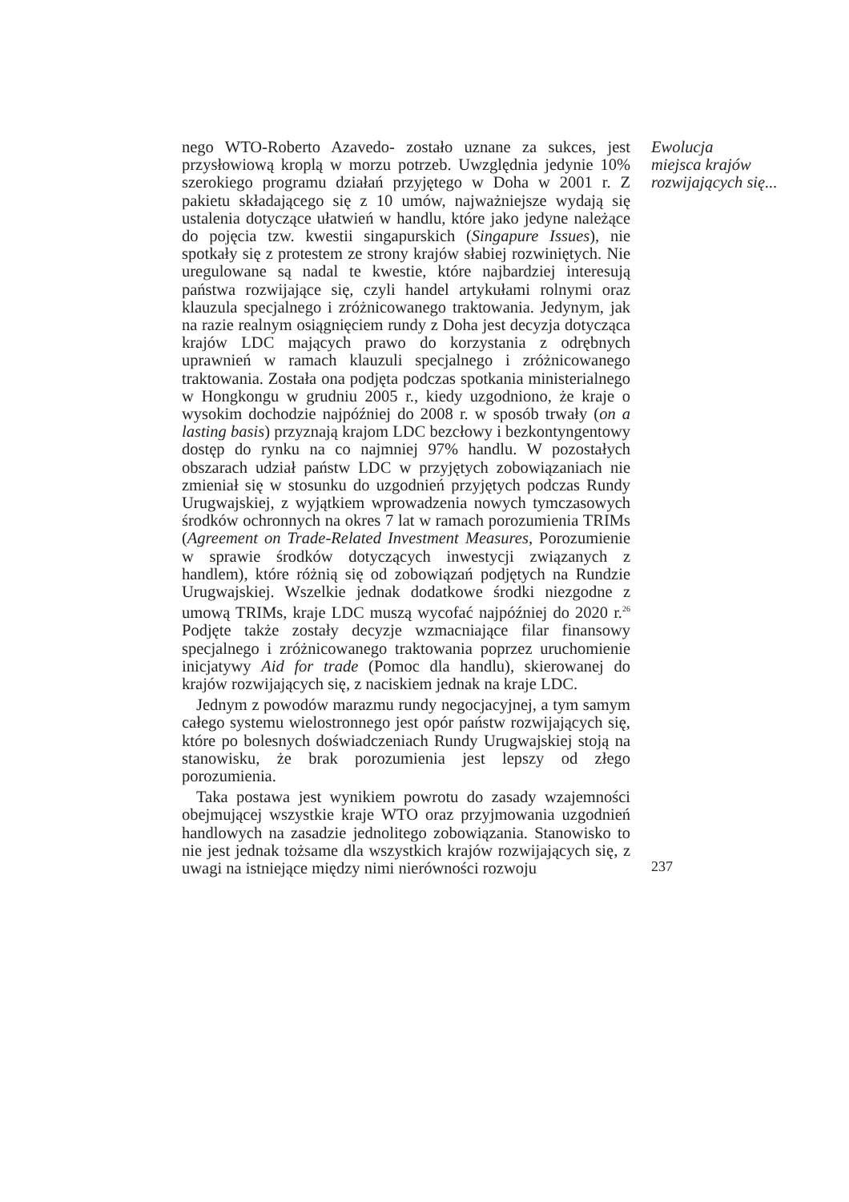nego WTO-Roberto Azavedo- zostało uznane za sukces, jest przysłowiową kroplą w morzu potrzeb. Uwzględnia jedynie 10% szerokiego programu działań przyjętego w Doha w 2001 r. Z pakietu składającego się z 10 umów, najważniejsze wydają się ustalenia dotyczące ułatwień w handlu, które jako jedyne należące do pojęcia tzw. kwestii singapurskich (Singapure Issues), nie spotkały się z protestem ze strony krajów słabiej rozwiniętych. Nie uregulowane są nadal te kwestie, które najbardziej interesują państwa rozwijające się, czyli handel artykułami rolnymi oraz klauzula specjalnego i zróżnicowanego traktowania. Jedynym, jak na razie realnym osiągnięciem rundy z Doha jest decyzja dotycząca krajów LDC mających prawo do korzystania z odrębnych uprawnień w ramach klauzuli specjalnego i zróżnicowanego traktowania. Została ona podjęta podczas spotkania ministerialnego w Hongkongu w grudniu 2005 r., kiedy uzgodniono, że kraje o wysokim dochodzie najpóźniej do 2008 r. w sposób trwały (on a lasting basis) przyznają krajom LDC bezcłowy i bezkontyngentowy dostęp do rynku na co najmniej 97% handlu. W pozostałych obszarach udział państw LDC w przyjętych zobowiązaniach nie zmieniał się w stosunku do uzgodnień przyjętych podczas Rundy Urugwajskiej, z wyjątkiem wprowadzenia nowych tymczasowych środków ochronnych na okres 7 lat w ramach porozumienia TRIMs (Agreement on Trade-Related Investment Measures, Porozumienie w sprawie środków dotyczących inwestycji związanych z handlem), które różnią się od zobowiązań podjętych na Rundzie Urugwajskiej. Wszelkie jednak dodatkowe środki niezgodne z umową TRIMs, kraje LDC muszą wycofać najpóźniej do 2020 r.<sup>26</sup> Podjęte także zostały decyzje wzmacniające filar finansowy specjalnego i zróżnicowanego traktowania poprzez uruchomienie inicjatywy Aid for trade (Pomoc dla handlu), skierowanej do krajów rozwijających się, z naciskiem jednak na kraje LDC.
Jednym z powodów marazmu rundy negocjacyjnej, a tym samym całego systemu wielostronnego jest opór państw rozwijających się, które po bolesnych doświadczeniach Rundy Urugwajskiej stoją na stanowisku, że brak porozumienia jest lepszy od złego porozumienia.
Taka postawa jest wynikiem powrotu do zasady wzajemności obejmującej wszystkie kraje WTO oraz przyjmowania uzgodnień handlowych na zasadzie jednolitego zobowiązania. Stanowisko to nie jest jednak tożsame dla wszystkich krajów rozwijających się, z uwagi na istniejące między nimi nierówności rozwoju
Ewolucja
miejsca krajów
rozwijających się...
237